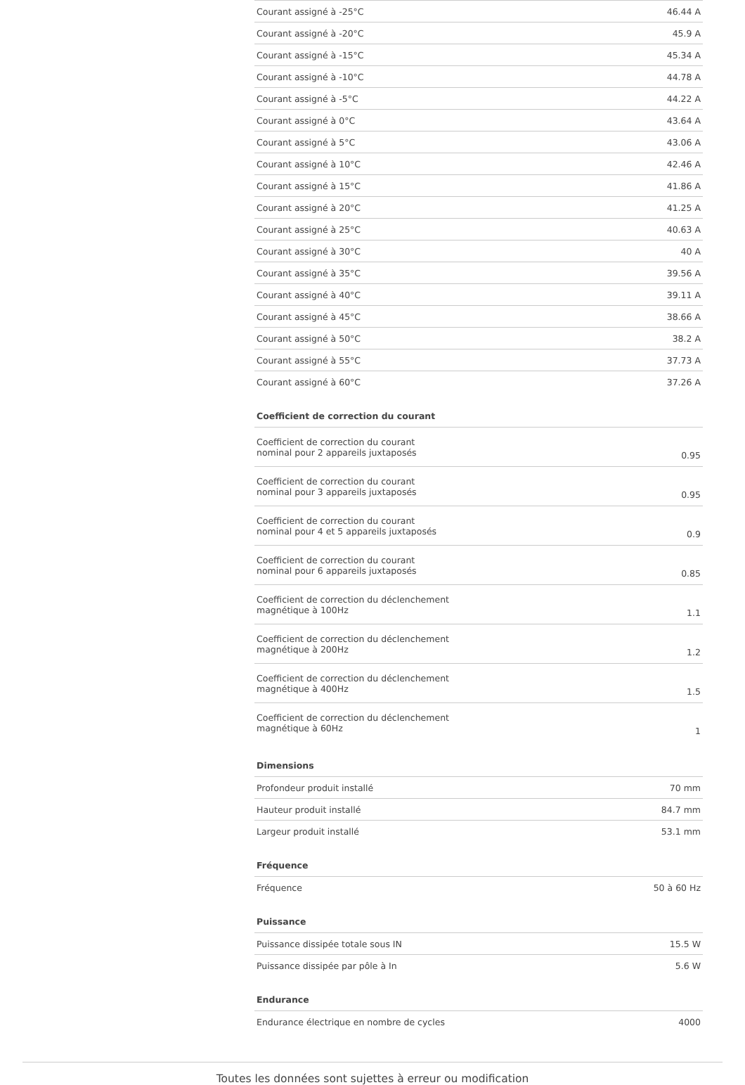| Courant assigné à -25°C | 46.44 A |
| Courant assigné à -20°C | 45.9 A |
| Courant assigné à -15°C | 45.34 A |
| Courant assigné à -10°C | 44.78 A |
| Courant assigné à -5°C | 44.22 A |
| Courant assigné à 0°C | 43.64 A |
| Courant assigné à 5°C | 43.06 A |
| Courant assigné à 10°C | 42.46 A |
| Courant assigné à 15°C | 41.86 A |
| Courant assigné à 20°C | 41.25 A |
| Courant assigné à 25°C | 40.63 A |
| Courant assigné à 30°C | 40 A |
| Courant assigné à 35°C | 39.56 A |
| Courant assigné à 40°C | 39.11 A |
| Courant assigné à 45°C | 38.66 A |
| Courant assigné à 50°C | 38.2 A |
| Courant assigné à 55°C | 37.73 A |
| Courant assigné à 60°C | 37.26 A |
Coefficient de correction du courant
| Coefficient de correction du courant nominal pour 2 appareils juxtaposés | 0.95 |
| Coefficient de correction du courant nominal pour 3 appareils juxtaposés | 0.95 |
| Coefficient de correction du courant nominal pour 4 et 5 appareils juxtaposés | 0.9 |
| Coefficient de correction du courant nominal pour 6 appareils juxtaposés | 0.85 |
| Coefficient de correction du déclenchement magnétique à 100Hz | 1.1 |
| Coefficient de correction du déclenchement magnétique à 200Hz | 1.2 |
| Coefficient de correction du déclenchement magnétique à 400Hz | 1.5 |
| Coefficient de correction du déclenchement magnétique à 60Hz | 1 |
Dimensions
| Profondeur produit installé | 70 mm |
| Hauteur produit installé | 84.7 mm |
| Largeur produit installé | 53.1 mm |
Fréquence
| Fréquence | 50 à 60 Hz |
Puissance
| Puissance dissipée totale sous IN | 15.5 W |
| Puissance dissipée par pôle à In | 5.6 W |
Endurance
| Endurance électrique en nombre de cycles | 4000 |
Toutes les données sont sujettes à erreur ou modification